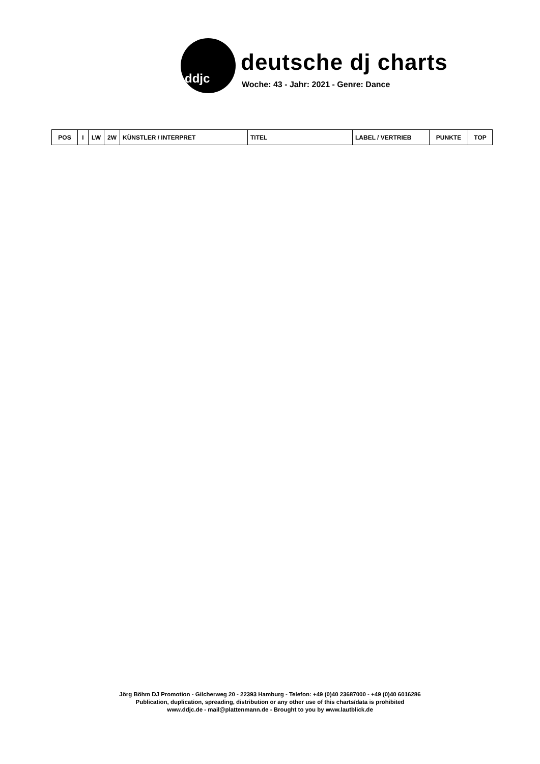ddjc
deutsche dj charts
Woche: 43 - Jahr: 2021 - Genre: Dance
| POS | I | LW | 2W | KÜNSTLER / INTERPRET | TITEL | LABEL / VERTRIEB | PUNKTE | TOP |
| --- | --- | --- | --- | --- | --- | --- | --- | --- |
Jörg Böhm DJ Promotion - Gilcherweg 20 - 22393 Hamburg - Telefon: +49 (0)40 23687000 - +49 (0)40 6016286
Publication, duplication, spreading, distribution or any other use of this charts/data is prohibited
www.ddjc.de - mail@plattenmann.de - Brought to you by www.lautblick.de